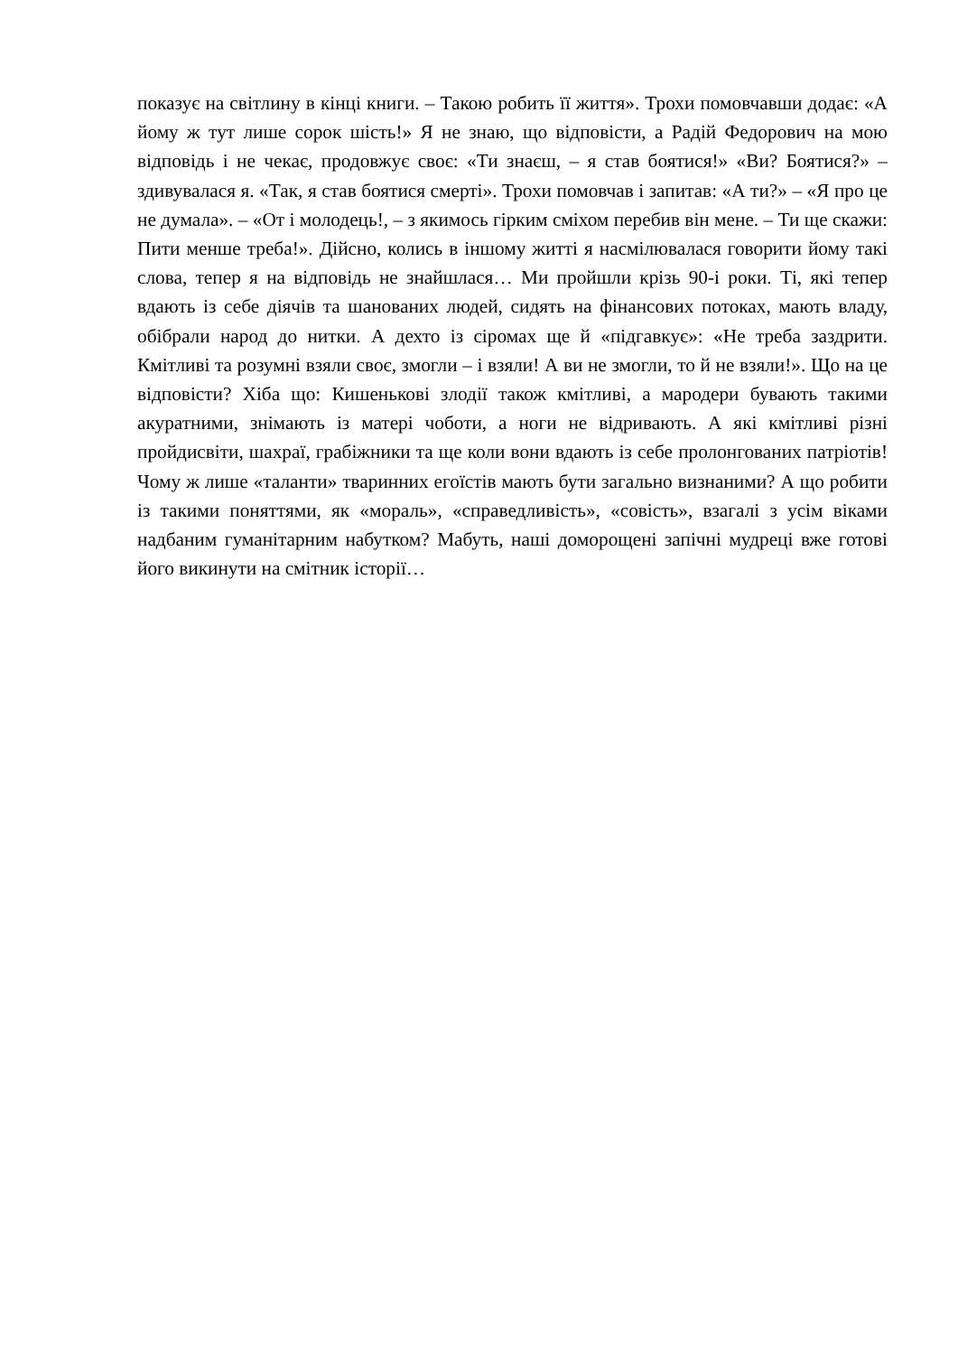показує на світлину в кінці книги. – Такою робить її життя». Трохи помовчавши додає: «А йому ж тут лише сорок шість!» Я не знаю, що відповісти, а Радій Федорович на мою відповідь і не чекає, продовжує своє: «Ти знаєш, – я став боятися!» «Ви? Боятися?» – здивувалася я. «Так, я став боятися смерті». Трохи помовчав і запитав: «А ти?» – «Я про це не думала». – «От і молодець!, – з якимось гірким сміхом перебив він мене. – Ти ще скажи: Пити менше треба!». Дійсно, колись в іншому житті я насмілювалася говорити йому такі слова, тепер я на відповідь не знайшлася… Ми пройшли крізь 90-і роки. Ті, які тепер вдають із себе діячів та шанованих людей, сидять на фінансових потоках, мають владу, обібрали народ до нитки. А дехто із сіромах ще й «підгавкує»: «Не треба заздрити. Кмітливі та розумні взяли своє, змогли – і взяли! А ви не змогли, то й не взяли!». Що на це відповісти? Хіба що: Кишенькові злодії також кмітливі, а мародери бувають такими акуратними, знімають із матері чоботи, а ноги не відривають. А які кмітливі різні пройдисвіти, шахраї, грабіжники та ще коли вони вдають із себе пролонгованих патріотів! Чому ж лише «таланти» тваринних егоїстів мають бути загально визнаними? А що робити із такими поняттями, як «мораль», «справедливість», «совість», взагалі з усім віками надбаним гуманітарним набутком? Мабуть, наші доморощені запічні мудреці вже готові його викинути на смітник історії…